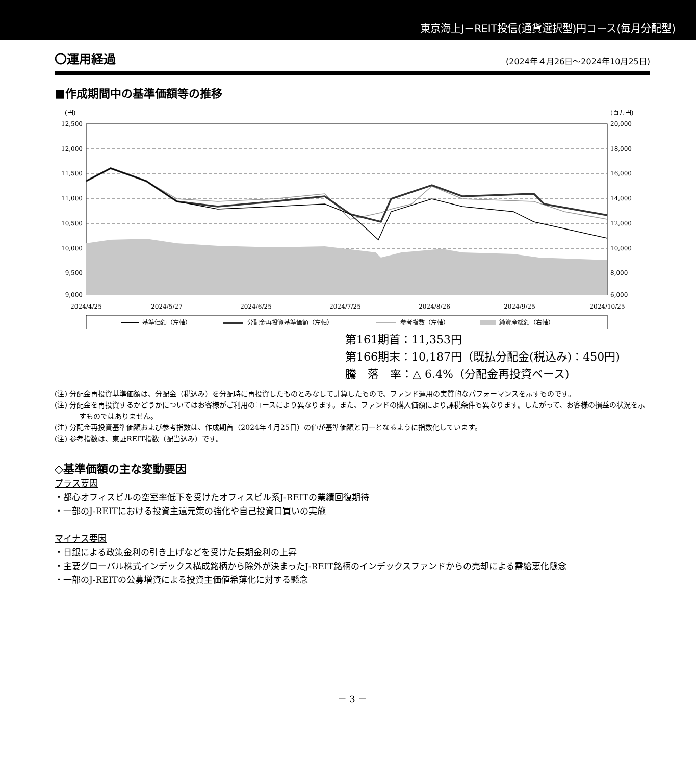東京海上J－REIT投信(通貨選択型)円コース(毎月分配型)
〇運用経過 (2024年４月26日～2024年10月25日)
■作成期間中の基準価額等の推移
(円)
(百万円)
12,500
12,000
11,500
11,000
10,500
10,000
9,500
9,000
20,000
18,000
16,000
14,000
12,000
10,000
8,000
6,000
2024/4/25
2024/5/27
2024/6/25
2024/7/25
2024/8/26
2024/9/25
2024/10/25
基準価額（左軸）
分配金再投資基準価額（左軸）
参考指数（左軸）
純資産総額（右軸）
第161期首：11,353円
第166期末：10,187円（既払分配金(税込み)：450円)
騰　落　率：△ 6.4%（分配金再投資ベース)
(注) 分配金再投資基準価額は、分配金（税込み）を分配時に再投資したものとみなして計算したもので、ファンド運用の実質的なパフォーマンスを示すものです。
(注) 分配金を再投資するかどうかについてはお客様がご利用のコースにより異なります。また、ファンドの購入価額により課税条件も異なります。したがって、お客様の損益の状況を示すものではありません。
(注) 分配金再投資基準価額および参考指数は、作成期首（2024年４月25日）の値が基準価額と同一となるように指数化しています。
(注) 参考指数は、東証REIT指数（配当込み）です。
◇基準価額の主な変動要因
プラス要因
・都心オフィスビルの空室率低下を受けたオフィスビル系J-REITの業績回復期待
・一部のJ-REITにおける投資主還元策の強化や自己投資口買いの実施
マイナス要因
・日銀による政策金利の引き上げなどを受けた長期金利の上昇
・主要グローバル株式インデックス構成銘柄から除外が決まったJ-REIT銘柄のインデックスファンドからの売却による需給悪化懸念
・一部のJ-REITの公募増資による投資主価値希薄化に対する懸念
－ 3 －